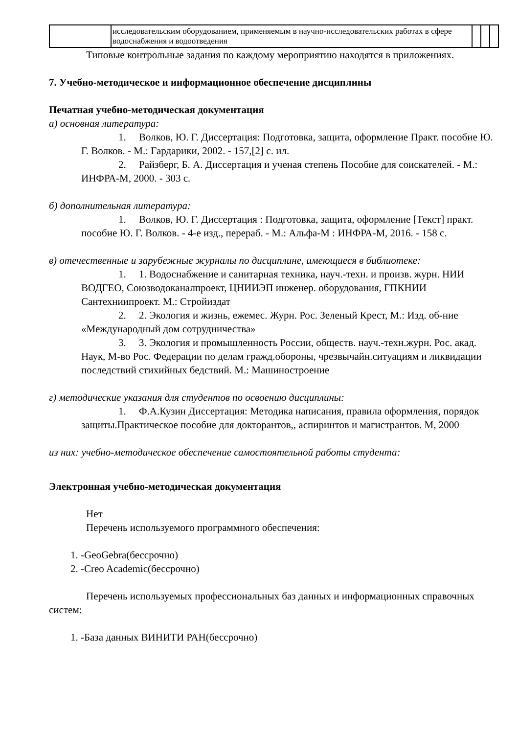| | исследовательским оборудованием, применяемым в научно-исследовательских работах в сфере водоснабжения и водоотведения | | | |
Типовые контрольные задания по каждому мероприятию находятся в приложениях.
7. Учебно-методическое и информационное обеспечение дисциплины
Печатная учебно-методическая документация
а) основная литература:
1. Волков, Ю. Г. Диссертация: Подготовка, защита, оформление Практ. пособие Ю. Г. Волков. - М.: Гардарики, 2002. - 157,[2] с. ил.
2. Райзберг, Б. А. Диссертация и ученая степень Пособие для соискателей. - М.: ИНФРА-М, 2000. - 303 с.
б) дополнительная литература:
1. Волков, Ю. Г. Диссертация : Подготовка, защита, оформление [Текст] практ. пособие Ю. Г. Волков. - 4-е изд., перераб. - М.: Альфа-М : ИНФРА-М, 2016. - 158 с.
в) отечественные и зарубежные журналы по дисциплине, имеющиеся в библиотеке:
1. 1. Водоснабжение и санитарная техника, науч.-техн. и произв. журн. НИИ ВОДГЕО, Союзводоканалпроект, ЦНИИЭП инженер. оборудования, ГПКНИИ Сантехниипроект. М.: Стройиздат
2. 2. Экология и жизнь, ежемес. Журн. Рос. Зеленый Крест, М.: Изд. об-ние «Международный дом сотрудничества»
3. 3. Экология и промышленность России, обществ. науч.-техн.журн. Рос. акад. Наук, М-во Рос. Федерации по делам гражд.обороны, чрезвычайн.ситуациям и ликвидации последствий стихийных бедствий. М.: Машиностроение
г) методические указания для студентов по освоению дисциплины:
1. Ф.А.Кузин Диссертация: Методика написания, правила оформления, порядок защиты.Практическое пособие для докторантов,, аспиринтов и магистрантов. М, 2000
из них: учебно-методическое обеспечение самостоятельной работы студента:
Электронная учебно-методическая документация
Нет
Перечень используемого программного обеспечения:
1. -GeoGebra(бессрочно)
2. -Creo Academic(бессрочно)
Перечень используемых профессиональных баз данных и информационных справочных систем:
1. -База данных ВИНИТИ РАН(бессрочно)